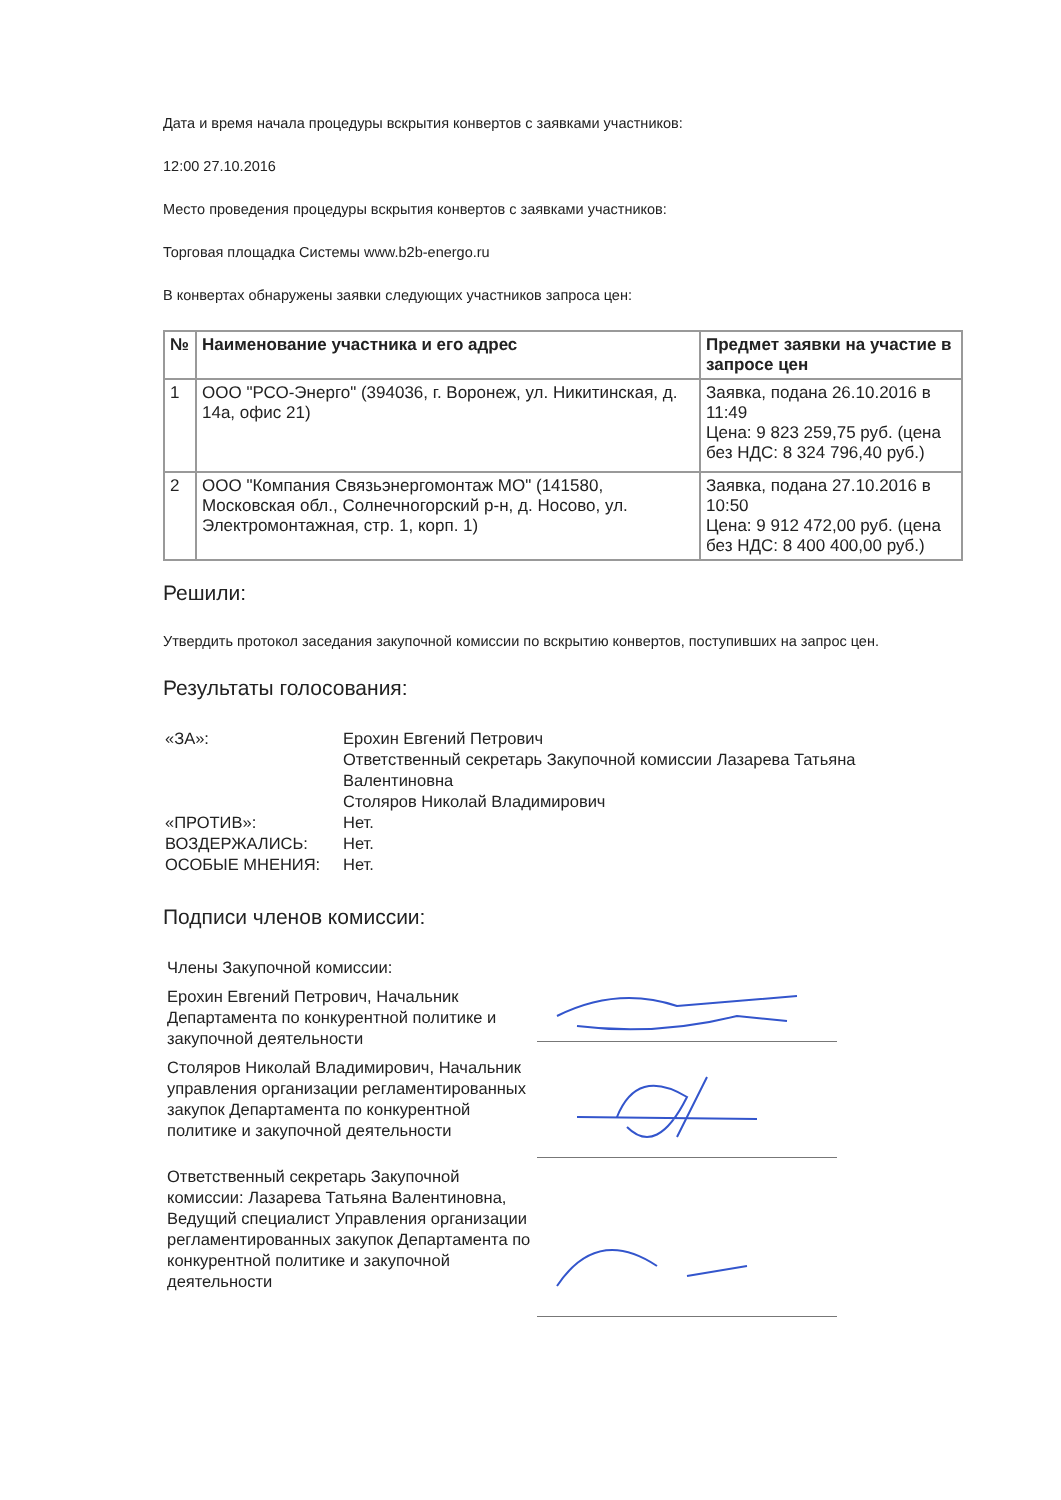Дата и время начала процедуры вскрытия конвертов с заявками участников:
12:00 27.10.2016
Место проведения процедуры вскрытия конвертов с заявками участников:
Торговая площадка Системы www.b2b-energo.ru
В конвертах обнаружены заявки следующих участников запроса цен:
| № | Наименование участника и его адрес | Предмет заявки на участие в запросе цен |
| --- | --- | --- |
| 1 | ООО "РСО-Энерго" (394036, г. Воронеж, ул. Никитинская, д. 14а, офис 21) | Заявка, подана 26.10.2016 в 11:49 Цена: 9 823 259,75 руб. (цена без НДС: 8 324 796,40 руб.) |
| 2 | ООО "Компания Связьэнергомонтаж МО" (141580, Московская обл., Солнечногорский р-н, д. Носово, ул. Электромонтажная, стр. 1, корп. 1) | Заявка, подана 27.10.2016 в 10:50 Цена: 9 912 472,00 руб. (цена без НДС: 8 400 400,00 руб.) |
Решили:
Утвердить протокол заседания закупочной комиссии по вскрытию конвертов, поступивших на запрос цен.
Результаты голосования:
«ЗА»:
Ерохин Евгений Петрович
Ответственный секретарь Закупочной комиссии Лазарева Татьяна Валентиновна
Столяров Николай Владимирович
«ПРОТИВ»:
Нет.
ВОЗДЕРЖАЛИСЬ:
Нет.
ОСОБЫЕ МНЕНИЯ:
Нет.
Подписи членов комиссии:
Члены Закупочной комиссии:
Ерохин Евгений Петрович, Начальник Департамента по конкурентной политике и закупочной деятельности
Столяров Николай Владимирович, Начальник управления организации регламентированных закупок Департамента по конкурентной политике и закупочной деятельности
Ответственный секретарь Закупочной комиссии: Лазарева Татьяна Валентиновна, Ведущий специалист Управления организации регламентированных закупок Департамента по конкурентной политике и закупочной деятельности